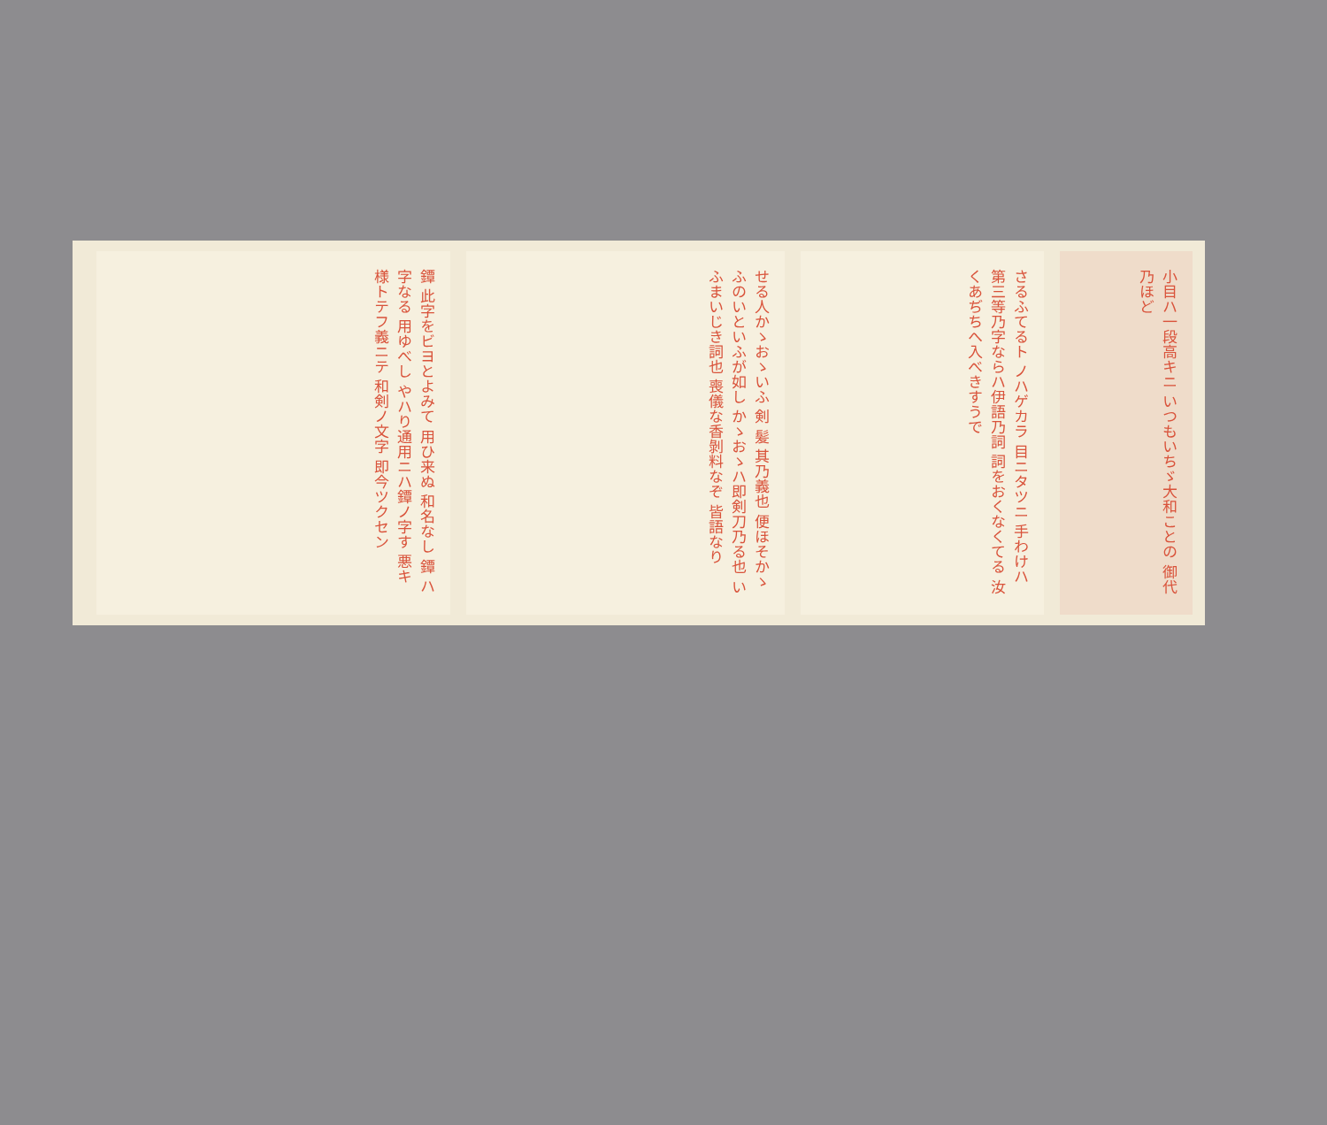小目ハ一段高キニ いつもいちゞ大和ことの 御代乃ほど
さるふてるト ノハゲカラ 目ニタツニ 手わけハ 第三等乃字ならハ伊語乃詞 詞をおくなくてる 汝くあぢちへ入べきすうで
せる人かゝおゝいふ 剣 髪 其乃義也 便ほそかゝふのいといふが如し かゝおゝハ即剣刀乃る也 いふまいじき詞也 喪儀な香剝料なぞ 皆語なり
鐔 此字をビヨとよみて 用ひ来ぬ 和名なし 鐔 ハ字なる 用ゆべし やハり通用ニハ鐔ノ字す 悪キ様トテフ義ニテ 和剣ノ文字 即今ツクセン